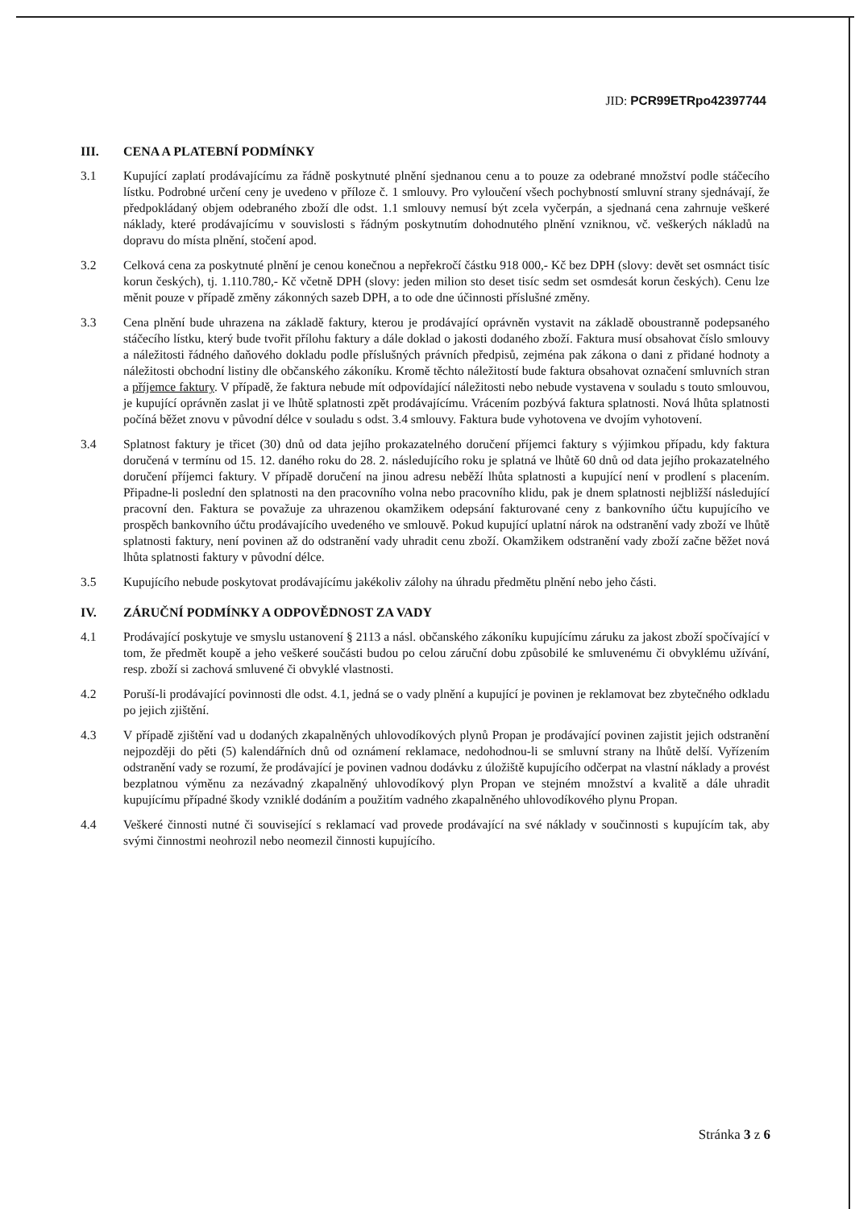JID: PCR99ETRpo42397744
III. CENA A PLATEBNÍ PODMÍNKY
3.1 Kupující zaplatí prodávajícímu za řádně poskytnuté plnění sjednanou cenu a to pouze za odebrané množství podle stáčecího lístku. Podrobné určení ceny je uvedeno v příloze č. 1 smlouvy. Pro vyloučení všech pochybností smluvní strany sjednávají, že předpokládaný objem odebraného zboží dle odst. 1.1 smlouvy nemusí být zcela vyčerpán, a sjednaná cena zahrnuje veškeré náklady, které prodávajícímu v souvislosti s řádným poskytnutím dohodnutého plnění vzniknou, vč. veškerých nákladů na dopravu do místa plnění, stočení apod.
3.2 Celková cena za poskytnuté plnění je cenou konečnou a nepřekročí částku 918 000,- Kč bez DPH (slovy: devět set osmnáct tisíc korun českých), tj. 1.110.780,- Kč včetně DPH (slovy: jeden milion sto deset tisíc sedm set osmdesát korun českých). Cenu lze měnit pouze v případě změny zákonných sazeb DPH, a to ode dne účinnosti příslušné změny.
3.3 Cena plnění bude uhrazena na základě faktury, kterou je prodávající oprávněn vystavit na základě oboustranně podepsaného stáčecího lístku, který bude tvořit přílohu faktury a dále doklad o jakosti dodaného zboží. Faktura musí obsahovat číslo smlouvy a náležitosti řádného daňového dokladu podle příslušných právních předpisů, zejména pak zákona o dani z přidané hodnoty a náležitosti obchodní listiny dle občanského zákoníku. Kromě těchto náležitostí bude faktura obsahovat označení smluvních stran a příjemce faktury. V případě, že faktura nebude mít odpovídající náležitosti nebo nebude vystavena v souladu s touto smlouvou, je kupující oprávněn zaslat ji ve lhůtě splatnosti zpět prodávajícímu. Vrácením pozbývá faktura splatnosti. Nová lhůta splatnosti počíná běžet znovu v původní délce v souladu s odst. 3.4 smlouvy. Faktura bude vyhotovena ve dvojím vyhotovení.
3.4 Splatnost faktury je třicet (30) dnů od data jejího prokazatelného doručení příjemci faktury s výjimkou případu, kdy faktura doručená v termínu od 15. 12. daného roku do 28. 2. následujícího roku je splatná ve lhůtě 60 dnů od data jejího prokazatelného doručení příjemci faktury. V případě doručení na jinou adresu neběží lhůta splatnosti a kupující není v prodlení s placením. Připadne-li poslední den splatnosti na den pracovního volna nebo pracovního klidu, pak je dnem splatnosti nejbližší následující pracovní den. Faktura se považuje za uhrazenou okamžikem odepsání fakturované ceny z bankovního účtu kupujícího ve prospěch bankovního účtu prodávajícího uvedeného ve smlouvě. Pokud kupující uplatní nárok na odstranění vady zboží ve lhůtě splatnosti faktury, není povinen až do odstranění vady uhradit cenu zboží. Okamžikem odstranění vady zboží začne běžet nová lhůta splatnosti faktury v původní délce.
3.5 Kupujícího nebude poskytovat prodávajícímu jakékoliv zálohy na úhradu předmětu plnění nebo jeho části.
IV. ZÁRUČNÍ PODMÍNKY A ODPOVĚDNOST ZA VADY
4.1 Prodávající poskytuje ve smyslu ustanovení § 2113 a násl. občanského zákoníku kupujícímu záruku za jakost zboží spočívající v tom, že předmět koupě a jeho veškeré součásti budou po celou záruční dobu způsobilé ke smluvenému či obvyklému užívání, resp. zboží si zachová smluvené či obvyklé vlastnosti.
4.2 Poruší-li prodávající povinnosti dle odst. 4.1, jedná se o vady plnění a kupující je povinen je reklamovat bez zbytečného odkladu po jejich zjištění.
4.3 V případě zjištění vad u dodaných zkapalněných uhlovodíkových plynů Propan je prodávající povinen zajistit jejich odstranění nejpozději do pěti (5) kalendářních dnů od oznámení reklamace, nedohodnou-li se smluvní strany na lhůtě delší. Vyřízením odstranění vady se rozumí, že prodávající je povinen vadnou dodávku z úložiště kupujícího odčerpat na vlastní náklady a provést bezplatnou výměnu za nezávadný zkapalněný uhlovodíkový plyn Propan ve stejném množství a kvalitě a dále uhradit kupujícímu případné škody vzniklé dodáním a použitím vadného zkapalněného uhlovodíkového plynu Propan.
4.4 Veškeré činnosti nutné či související s reklamací vad provede prodávající na své náklady v součinnosti s kupujícím tak, aby svými činnostmi neohrozil nebo neomezil činnosti kupujícího.
Stránka 3 z 6